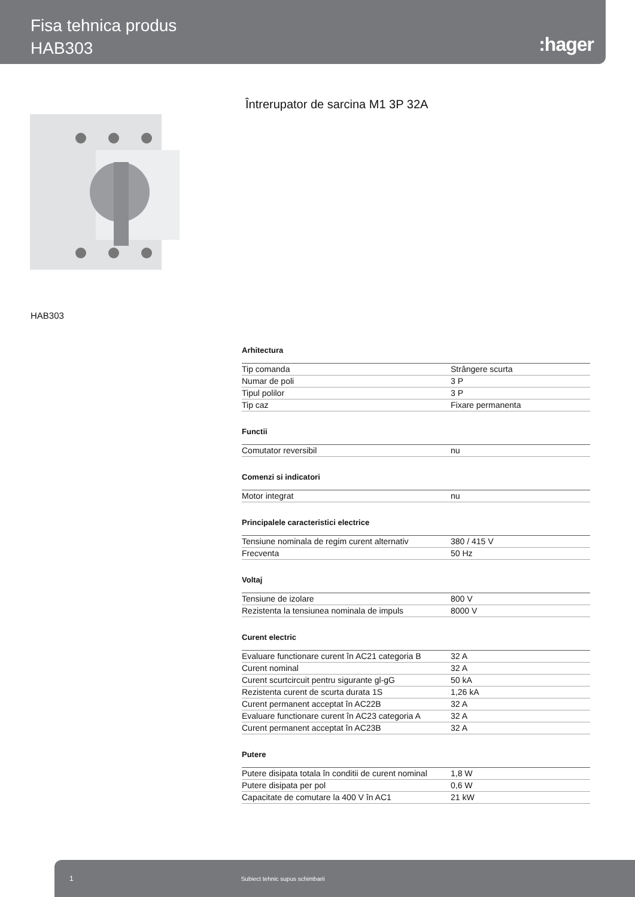Fisa tehnica produs
HAB303
:hager
Întrerupator de sarcina M1 3P 32A
HAB303
Arhitectura
| Tip comanda | Strângere scurta |
| Numar de poli | 3 P |
| Tipul polilor | 3 P |
| Tip caz | Fixare permanenta |
Functii
| Comutator reversibil | nu |
Comenzi si indicatori
| Motor integrat | nu |
Principalele caracteristici electrice
| Tensiune nominala de regim curent alternativ | 380 / 415 V |
| Frecventa | 50 Hz |
Voltaj
| Tensiune de izolare | 800 V |
| Rezistenta la tensiunea nominala de impuls | 8000 V |
Curent electric
| Evaluare functionare curent în AC21 categoria B | 32 A |
| Curent nominal | 32 A |
| Curent scurtcircuit pentru sigurante gl-gG | 50 kA |
| Rezistenta curent de scurta durata 1S | 1,26 kA |
| Curent permanent acceptat în AC22B | 32 A |
| Evaluare functionare curent în AC23 categoria A | 32 A |
| Curent permanent acceptat în AC23B | 32 A |
Putere
| Putere disipata totala în conditii de curent nominal | 1,8 W |
| Putere disipata per pol | 0,6 W |
| Capacitate de comutare la 400 V în AC1 | 21 kW |
1 Subiect tehnic supus schimbarii